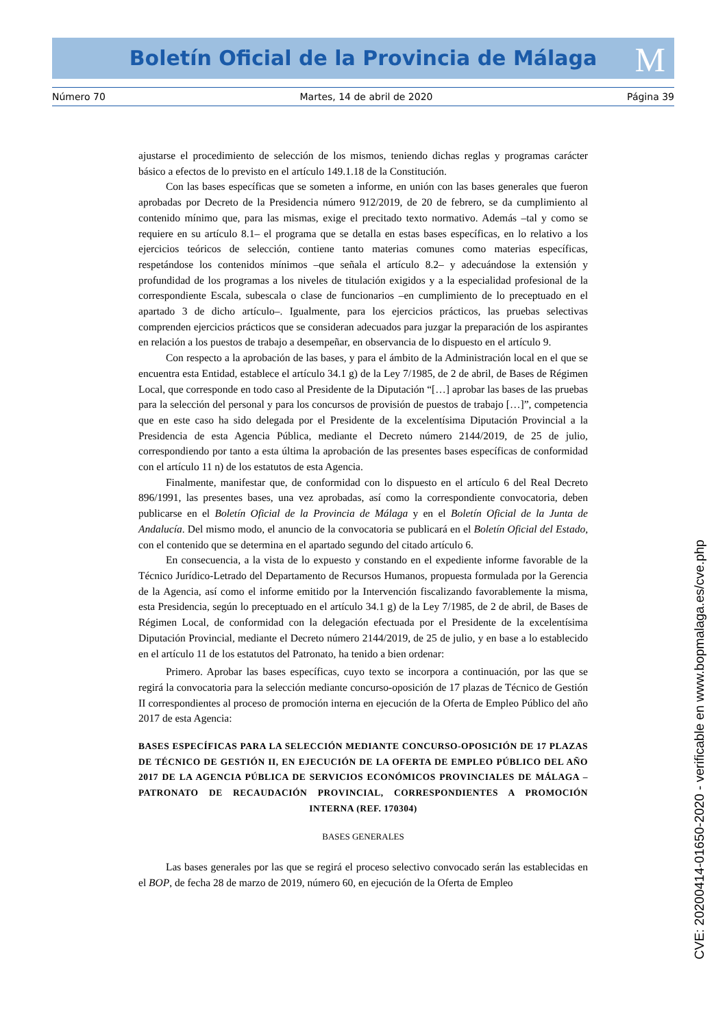Boletín Oficial de la Provincia de Málaga M
Número 70 Martes, 14 de abril de 2020 Página 39
ajustarse el procedimiento de selección de los mismos, teniendo dichas reglas y programas carácter básico a efectos de lo previsto en el artículo 149.1.18 de la Constitución.
Con las bases específicas que se someten a informe, en unión con las bases generales que fueron aprobadas por Decreto de la Presidencia número 912/2019, de 20 de febrero, se da cumplimiento al contenido mínimo que, para las mismas, exige el precitado texto normativo. Además –tal y como se requiere en su artículo 8.1– el programa que se detalla en estas bases específicas, en lo relativo a los ejercicios teóricos de selección, contiene tanto materias comunes como materias específicas, respetándose los contenidos mínimos –que señala el artículo 8.2– y adecuándose la extensión y profundidad de los programas a los niveles de titulación exigidos y a la especialidad profesional de la correspondiente Escala, subescala o clase de funcionarios –en cumplimiento de lo preceptuado en el apartado 3 de dicho artículo–. Igualmente, para los ejercicios prácticos, las pruebas selectivas comprenden ejercicios prácticos que se consideran adecuados para juzgar la preparación de los aspirantes en relación a los puestos de trabajo a desempeñar, en observancia de lo dispuesto en el artículo 9.
Con respecto a la aprobación de las bases, y para el ámbito de la Administración local en el que se encuentra esta Entidad, establece el artículo 34.1 g) de la Ley 7/1985, de 2 de abril, de Bases de Régimen Local, que corresponde en todo caso al Presidente de la Diputación “[…] aprobar las bases de las pruebas para la selección del personal y para los concursos de provisión de puestos de trabajo […]”, competencia que en este caso ha sido delegada por el Presidente de la excelentísima Diputación Provincial a la Presidencia de esta Agencia Pública, mediante el Decreto número 2144/2019, de 25 de julio, correspondiendo por tanto a esta última la aprobación de las presentes bases específicas de conformidad con el artículo 11 n) de los estatutos de esta Agencia.
Finalmente, manifestar que, de conformidad con lo dispuesto en el artículo 6 del Real Decreto 896/1991, las presentes bases, una vez aprobadas, así como la correspondiente convocatoria, deben publicarse en el Boletín Oficial de la Provincia de Málaga y en el Boletín Oficial de la Junta de Andalucía. Del mismo modo, el anuncio de la convocatoria se publicará en el Boletín Oficial del Estado, con el contenido que se determina en el apartado segundo del citado artículo 6.
En consecuencia, a la vista de lo expuesto y constando en el expediente informe favorable de la Técnico Jurídico-Letrado del Departamento de Recursos Humanos, propuesta formulada por la Gerencia de la Agencia, así como el informe emitido por la Intervención fiscalizando favorablemente la misma, esta Presidencia, según lo preceptuado en el artículo 34.1 g) de la Ley 7/1985, de 2 de abril, de Bases de Régimen Local, de conformidad con la delegación efectuada por el Presidente de la excelentísima Diputación Provincial, mediante el Decreto número 2144/2019, de 25 de julio, y en base a lo establecido en el artículo 11 de los estatutos del Patronato, ha tenido a bien ordenar:
Primero. Aprobar las bases específicas, cuyo texto se incorpora a continuación, por las que se regirá la convocatoria para la selección mediante concurso-oposición de 17 plazas de Técnico de Gestión II correspondientes al proceso de promoción interna en ejecución de la Oferta de Empleo Público del año 2017 de esta Agencia:
BASES ESPECÍFICAS PARA LA SELECCIÓN MEDIANTE CONCURSO-OPOSICIÓN DE 17 PLAZAS DE TÉCNICO DE GESTIÓN II, EN EJECUCIÓN DE LA OFERTA DE EMPLEO PÚBLICO DEL AÑO 2017 DE LA AGENCIA PÚBLICA DE SERVICIOS ECONÓMICOS PROVINCIALES DE MÁLAGA – PATRONATO DE RECAUDACIÓN PROVINCIAL, CORRESPONDIENTES A PROMOCIÓN INTERNA (REF. 170304)
BASES GENERALES
Las bases generales por las que se regirá el proceso selectivo convocado serán las establecidas en el BOP, de fecha 28 de marzo de 2019, número 60, en ejecución de la Oferta de Empleo
CVE: 20200414-01650-2020 - verificable en www.bopmalaga.es/cve.php